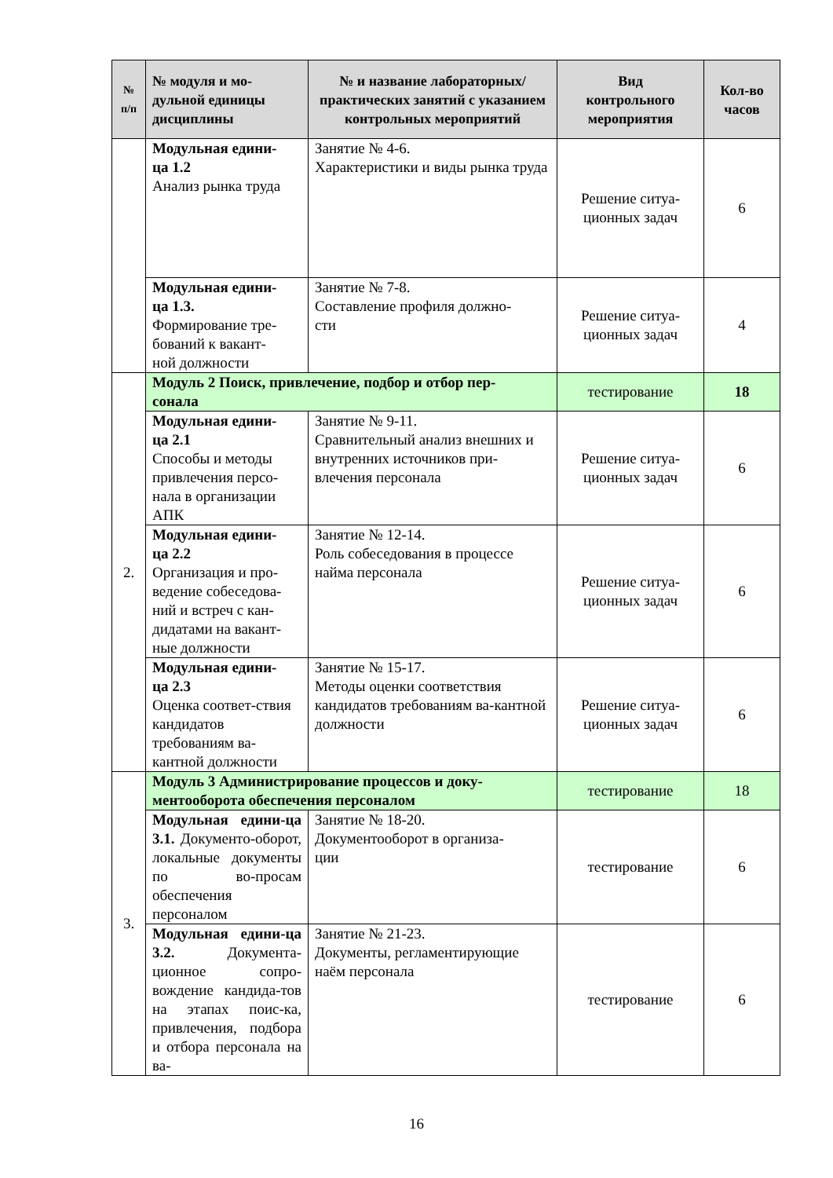| № п/п | № модуля и мо- дульной единицы дисциплины | № и название лабораторных/ практических занятий с указанием контрольных мероприятий | Вид контрольного мероприятия | Кол-во часов |
| --- | --- | --- | --- | --- |
| | Модульная едини- ца 1.2 Анализ рынка труда | Занятие № 4-6. Характеристики и виды рынка труда | Решение ситуа- ционных задач | 6 |
| | Модульная едини- ца 1.3. Формирование тре- бований к вакант- ной должности | Занятие № 7-8. Составление профиля должно- сти | Решение ситуа- ционных задач | 4 |
| 2. | Модуль 2 Поиск, привлечение, подбор и отбор пер- сонала | | тестирование | 18 |
| | Модульная едини- ца 2.1 Способы и методы привлечения персо-нала в организации АПК | Занятие № 9-11. Сравнительный анализ внешних и внутренних источников при-влечения персонала | Решение ситуа- ционных задач | 6 |
| | Модульная едини- ца 2.2 Организация и про-ведение собеседова-ний и встреч с кан-дидатами на вакант-ные должности | Занятие № 12-14. Роль собеседования в процессе найма персонала | Решение ситуа- ционных задач | 6 |
| | Модульная едини- ца 2.3 Оценка соответ-ствия кандидатов требованиям ва-кантной должности | Занятие № 15-17. Методы оценки соответствия кандидатов требованиям ва-кантной должности | Решение ситуа- ционных задач | 6 |
| 3. | Модуль 3 Администрирование процессов и доку- ментооборота обеспечения персоналом | | тестирование | 18 |
| | Модульная едини-ца 3.1. Документо-оборот, локальные документы по во-просам обеспечения персоналом | Занятие № 18-20. Документооборот в организа- ции | тестирование | 6 |
| | Модульная едини-ца 3.2. Документа-ционное сопро-вождение кандида-тов на этапах поис-ка, привлечения, подбора и отбора персонала на ва- | Занятие № 21-23. Документы, регламентирующие наём персонала | тестирование | 6 |
16